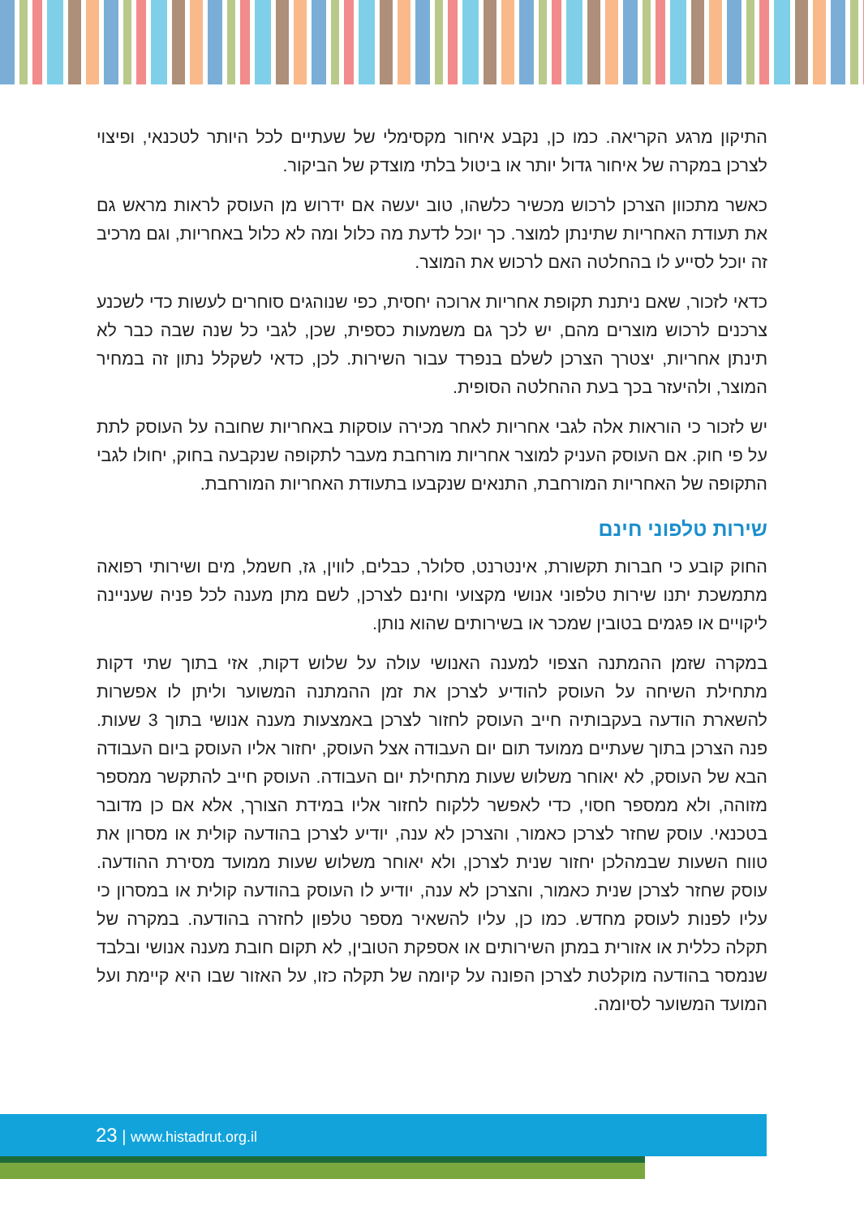התיקון מרגע הקריאה. כמו כן, נקבע איחור מקסימלי של שעתיים לכל היותר לטכנאי, ופיצוי לצרכן במקרה של איחור גדול יותר או ביטול בלתי מוצדק של הביקור.
כאשר מתכוון הצרכן לרכוש מכשיר כלשהו, טוב יעשה אם ידרוש מן העוסק לראות מראש גם את תעודת האחריות שתינתן למוצר. כך יוכל לדעת מה כלול ומה לא כלול באחריות, וגם מרכיב זה יוכל לסייע לו בהחלטה האם לרכוש את המוצר.
כדאי לזכור, שאם ניתנת תקופת אחריות ארוכה יחסית, כפי שנוהגים סוחרים לעשות כדי לשכנע צרכנים לרכוש מוצרים מהם, יש לכך גם משמעות כספית, שכן, לגבי כל שנה שבה כבר לא תינתן אחריות, יצטרך הצרכן לשלם בנפרד עבור השירות. לכן, כדאי לשקלל נתון זה במחיר המוצר, ולהיעזר בכך בעת ההחלטה הסופית.
יש לזכור כי הוראות אלה לגבי אחריות לאחר מכירה עוסקות באחריות שחובה על העוסק לתת על פי חוק. אם העוסק העניק למוצר אחריות מורחבת מעבר לתקופה שנקבעה בחוק, יחולו לגבי התקופה של האחריות המורחבת, התנאים שנקבעו בתעודת האחריות המורחבת.
שירות טלפוני חינם
החוק קובע כי חברות תקשורת, אינטרנט, סלולר, כבלים, לווין, גז, חשמל, מים ושירותי רפואה מתמשכת יתנו שירות טלפוני אנושי מקצועי וחינם לצרכן, לשם מתן מענה לכל פניה שעניינה ליקויים או פגמים בטובין שמכר או בשירותים שהוא נותן.
במקרה שזמן ההמתנה הצפוי למענה האנושי עולה על שלוש דקות, אזי בתוך שתי דקות מתחילת השיחה על העוסק להודיע לצרכן את זמן ההמתנה המשוער וליתן לו אפשרות להשארת הודעה בעקבותיה חייב העוסק לחזור לצרכן באמצעות מענה אנושי בתוך 3 שעות. פנה הצרכן בתוך שעתיים ממועד תום יום העבודה אצל העוסק, יחזור אליו העוסק ביום העבודה הבא של העוסק, לא יאוחר משלוש שעות מתחילת יום העבודה. העוסק חייב להתקשר ממספר מזוהה, ולא ממספר חסוי, כדי לאפשר ללקוח לחזור אליו במידת הצורך, אלא אם כן מדובר בטכנאי. עוסק שחזר לצרכן כאמור, והצרכן לא ענה, יודיע לצרכן בהודעה קולית או מסרון את טווח השעות שבמהלכן יחזור שנית לצרכן, ולא יאוחר משלוש שעות ממועד מסירת ההודעה. עוסק שחזר לצרכן שנית כאמור, והצרכן לא ענה, יודיע לו העוסק בהודעה קולית או במסרון כי עליו לפנות לעוסק מחדש. כמו כן, עליו להשאיר מספר טלפון לחזרה בהודעה. במקרה של תקלה כללית או אזורית במתן השירותים או אספקת הטובין, לא תקום חובת מענה אנושי ובלבד שנמסר בהודעה מוקלטת לצרכן הפונה על קיומה של תקלה כזו, על האזור שבו היא קיימת ועל המועד המשוער לסיומה.
23 | www.histadrut.org.il